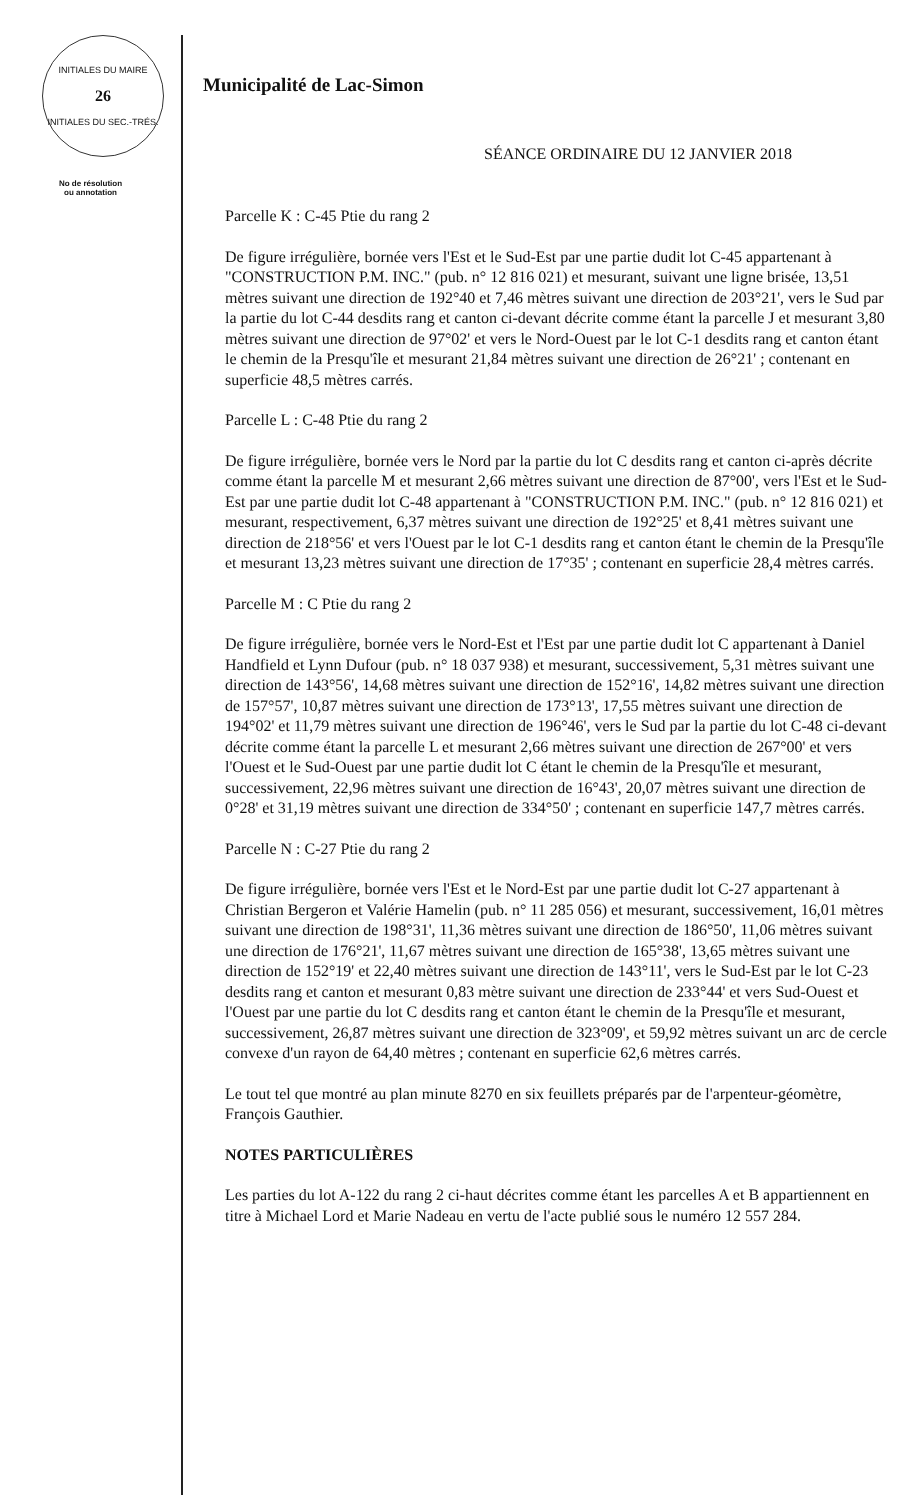INITIALES DU MAIRE
26
INITIALES DU SEC.-TRÉS.
No de résolution
ou annotation
Municipalité de Lac-Simon
SÉANCE ORDINAIRE DU 12 JANVIER 2018
Parcelle K : C-45 Ptie du rang 2
De figure irrégulière, bornée vers l'Est et le Sud-Est par une partie dudit lot C-45 appartenant à "CONSTRUCTION P.M. INC." (pub. n° 12 816 021) et mesurant, suivant une ligne brisée, 13,51 mètres suivant une direction de 192°40 et 7,46 mètres suivant une direction de 203°21', vers le Sud par la partie du lot C-44 desdits rang et canton ci-devant décrite comme étant la parcelle J et mesurant 3,80 mètres suivant une direction de 97°02' et vers le Nord-Ouest par le lot C-1 desdits rang et canton étant le chemin de la Presqu'île et mesurant 21,84 mètres suivant une direction de 26°21' ; contenant en superficie 48,5 mètres carrés.
Parcelle L : C-48 Ptie du rang 2
De figure irrégulière, bornée vers le Nord par la partie du lot C desdits rang et canton ci-après décrite comme étant la parcelle M et mesurant 2,66 mètres suivant une direction de 87°00', vers l'Est et le Sud-Est par une partie dudit lot C-48 appartenant à "CONSTRUCTION P.M. INC." (pub. n° 12 816 021) et mesurant, respectivement, 6,37 mètres suivant une direction de 192°25' et 8,41 mètres suivant une direction de 218°56' et vers l'Ouest par le lot C-1 desdits rang et canton étant le chemin de la Presqu'île et mesurant 13,23 mètres suivant une direction de 17°35' ; contenant en superficie 28,4 mètres carrés.
Parcelle M : C Ptie du rang 2
De figure irrégulière, bornée vers le Nord-Est et l'Est par une partie dudit lot C appartenant à Daniel Handfield et Lynn Dufour (pub. n° 18 037 938) et mesurant, successivement, 5,31 mètres suivant une direction de 143°56', 14,68 mètres suivant une direction de 152°16', 14,82 mètres suivant une direction de 157°57', 10,87 mètres suivant une direction de 173°13', 17,55 mètres suivant une direction de 194°02' et 11,79 mètres suivant une direction de 196°46', vers le Sud par la partie du lot C-48 ci-devant décrite comme étant la parcelle L et mesurant 2,66 mètres suivant une direction de 267°00' et vers l'Ouest et le Sud-Ouest par une partie dudit lot C étant le chemin de la Presqu'île et mesurant, successivement, 22,96 mètres suivant une direction de 16°43', 20,07 mètres suivant une direction de 0°28' et 31,19 mètres suivant une direction de 334°50' ; contenant en superficie 147,7 mètres carrés.
Parcelle N : C-27 Ptie du rang 2
De figure irrégulière, bornée vers l'Est et le Nord-Est par une partie dudit lot C-27 appartenant à Christian Bergeron et Valérie Hamelin (pub. n° 11 285 056) et mesurant, successivement, 16,01 mètres suivant une direction de 198°31', 11,36 mètres suivant une direction de 186°50', 11,06 mètres suivant une direction de 176°21', 11,67 mètres suivant une direction de 165°38', 13,65 mètres suivant une direction de 152°19' et 22,40 mètres suivant une direction de 143°11', vers le Sud-Est par le lot C-23 desdits rang et canton et mesurant 0,83 mètre suivant une direction de 233°44' et vers Sud-Ouest et l'Ouest par une partie du lot C desdits rang et canton étant le chemin de la Presqu'île et mesurant, successivement, 26,87 mètres suivant une direction de 323°09', et 59,92 mètres suivant un arc de cercle convexe d'un rayon de 64,40 mètres ; contenant en superficie 62,6 mètres carrés.
Le tout tel que montré au plan minute 8270 en six feuillets préparés par de l'arpenteur-géomètre, François Gauthier.
NOTES PARTICULIÈRES
Les parties du lot A-122 du rang 2 ci-haut décrites comme étant les parcelles A et B appartiennent en titre à Michael Lord et Marie Nadeau en vertu de l'acte publié sous le numéro 12 557 284.